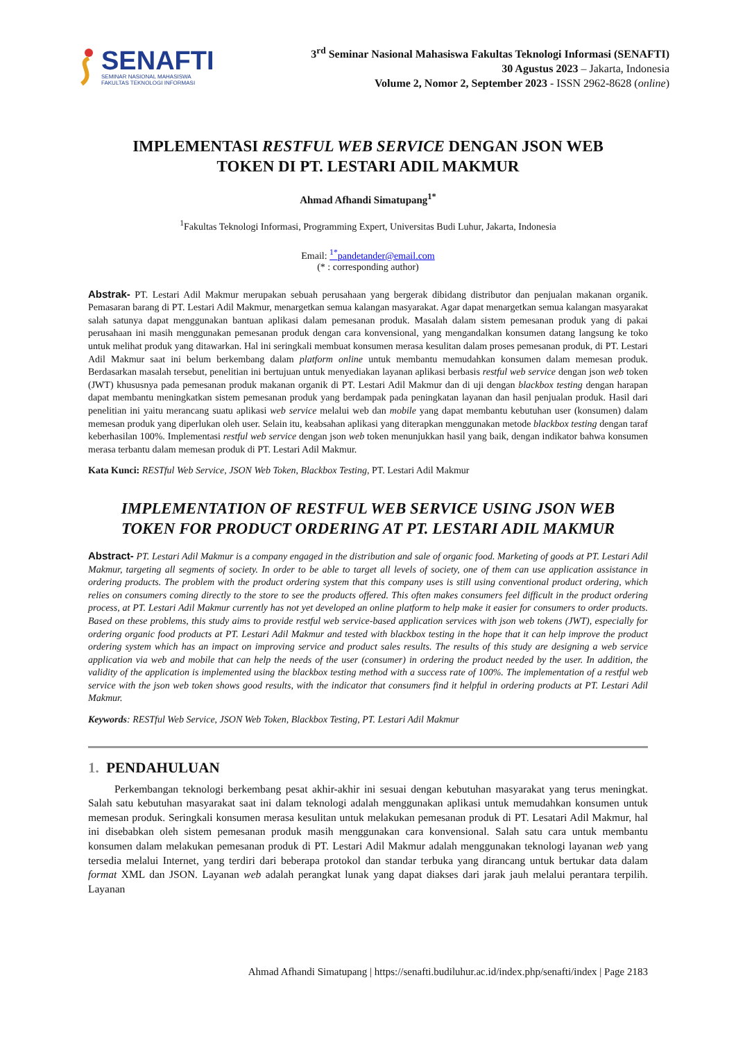SENAFTI
SEMINAR NASIONAL MAHASISWA
FAKULTAS TEKNOLOGI INFORMASI
3<sup>rd</sup> Seminar Nasional Mahasiswa Fakultas Teknologi Informasi (SENAFTI)
30 Agustus 2023 – Jakarta, Indonesia
Volume 2, Nomor 2, September 2023 - ISSN 2962-8628 (online)
IMPLEMENTASI RESTFUL WEB SERVICE DENGAN JSON WEB
TOKEN DI PT. LESTARI ADIL MAKMUR
Ahmad Afhandi Simatupang<sup>1*</sup>
<sup>1</sup> Fakultas Teknologi Informasi, Programming Expert, Universitas Budi Luhur, Jakarta, Indonesia
Email: <sup>1*</sup>pandetander@email.com
(* : corresponding author)
Abstrak- PT. Lestari Adil Makmur merupakan sebuah perusahaan yang bergerak dibidang distributor dan penjualan makanan organik. Pemasaran barang di PT. Lestari Adil Makmur, menargetkan semua kalangan masyarakat. Agar dapat menargetkan semua kalangan masyarakat salah satunya dapat menggunakan bantuan aplikasi dalam pemesanan produk. Masalah dalam sistem pemesanan produk yang di pakai perusahaan ini masih menggunakan pemesanan produk dengan cara konvensional, yang mengandalkan konsumen datang langsung ke toko untuk melihat produk yang ditawarkan. Hal ini seringkali membuat konsumen merasa kesulitan dalam proses pemesanan produk, di PT. Lestari Adil Makmur saat ini belum berkembang dalam platform online untuk membantu memudahkan konsumen dalam memesan produk. Berdasarkan masalah tersebut, penelitian ini bertujuan untuk menyediakan layanan aplikasi berbasis restful web service dengan json web token (JWT) khususnya pada pemesanan produk makanan organik di PT. Lestari Adil Makmur dan di uji dengan blackbox testing dengan harapan dapat membantu meningkatkan sistem pemesanan produk yang berdampak pada peningkatan layanan dan hasil penjualan produk. Hasil dari penelitian ini yaitu merancang suatu aplikasi web service melalui web dan mobile yang dapat membantu kebutuhan user (konsumen) dalam memesan produk yang diperlukan oleh user. Selain itu, keabsahan aplikasi yang diterapkan menggunakan metode blackbox testing dengan taraf keberhasilan 100%. Implementasi restful web service dengan json web token menunjukkan hasil yang baik, dengan indikator bahwa konsumen merasa terbantu dalam memesan produk di PT. Lestari Adil Makmur.
Kata Kunci: RESTful Web Service, JSON Web Token, Blackbox Testing, PT. Lestari Adil Makmur
IMPLEMENTATION OF RESTFUL WEB SERVICE USING JSON WEB
TOKEN FOR PRODUCT ORDERING AT PT. LESTARI ADIL MAKMUR
Abstract- PT. Lestari Adil Makmur is a company engaged in the distribution and sale of organic food. Marketing of goods at PT. Lestari Adil Makmur, targeting all segments of society. In order to be able to target all levels of society, one of them can use application assistance in ordering products. The problem with the product ordering system that this company uses is still using conventional product ordering, which relies on consumers coming directly to the store to see the products offered. This often makes consumers feel difficult in the product ordering process, at PT. Lestari Adil Makmur currently has not yet developed an online platform to help make it easier for consumers to order products. Based on these problems, this study aims to provide restful web service-based application services with json web tokens (JWT), especially for ordering organic food products at PT. Lestari Adil Makmur and tested with blackbox testing in the hope that it can help improve the product ordering system which has an impact on improving service and product sales results. The results of this study are designing a web service application via web and mobile that can help the needs of the user (consumer) in ordering the product needed by the user. In addition, the validity of the application is implemented using the blackbox testing method with a success rate of 100%. The implementation of a restful web service with the json web token shows good results, with the indicator that consumers find it helpful in ordering products at PT. Lestari Adil Makmur.
Keywords: RESTful Web Service, JSON Web Token, Blackbox Testing, PT. Lestari Adil Makmur
1. PENDAHULUAN
Perkembangan teknologi berkembang pesat akhir-akhir ini sesuai dengan kebutuhan masyarakat yang terus meningkat. Salah satu kebutuhan masyarakat saat ini dalam teknologi adalah menggunakan aplikasi untuk memudahkan konsumen untuk memesan produk. Seringkali konsumen merasa kesulitan untuk melakukan pemesanan produk di PT. Lesatari Adil Makmur, hal ini disebabkan oleh sistem pemesanan produk masih menggunakan cara konvensional. Salah satu cara untuk membantu konsumen dalam melakukan pemesanan produk di PT. Lestari Adil Makmur adalah menggunakan teknologi layanan web yang tersedia melalui Internet, yang terdiri dari beberapa protokol dan standar terbuka yang dirancang untuk bertukar data dalam format XML dan JSON. Layanan web adalah perangkat lunak yang dapat diakses dari jarak jauh melalui perantara terpilih. Layanan
Ahmad Afhandi Simatupang | https://senafti.budiluhur.ac.id/index.php/senafti/index | Page 2183